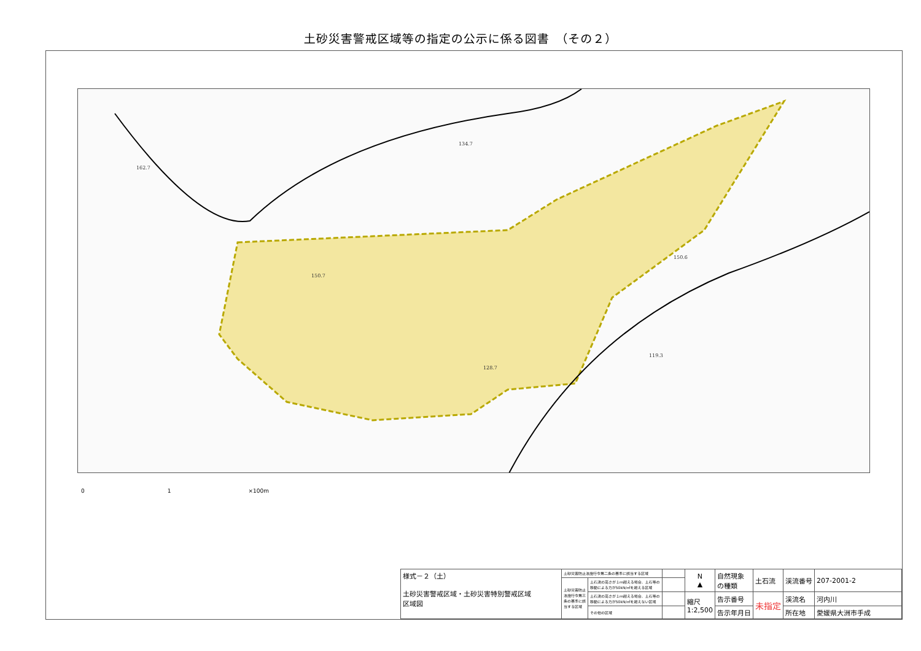土砂災害警戒区域等の指定の公示に係る図書　（その２）
162.7
150.7
134.7
150.6
128.7
119.3
0　　　　　　　　　　　　　　　1　　　　　　　　　　　　　　×100m
| 様式－２（土） 土砂災害警戒区域・土砂災害特別警戒区域 区域図 | 土砂災害防止法施行令第二条の基準に該当する区域 | | | N ▲ | 自然現象 の種類 | 土石流 | 渓流番号 | 207-2001-2 |
| | 土砂災害防止 法施行令第三 条の基準に該 当する区域 | 土石流の高さが１ｍ超える場合、土石等の 移動による力が50kN/㎡を超える区域 | | | | | | |
| | | 土石流の高さが１ｍ超える場合、土石等の 移動による力が50kN/㎡を超えない区域 | | 縮尺 1:2,500 | 告示番号 | 未指定 | 渓流名 | 河内川 |
| | | その他の区域 | | | 告示年月日 | | 所在地 | 愛媛県大洲市手成 |